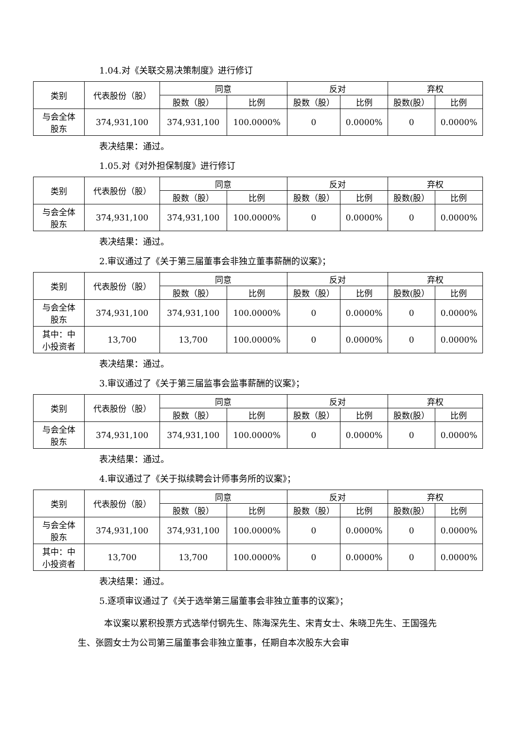1.04.对《关联交易决策制度》进行修订
| 类别 | 代表股份（股） | 同意 | | 反对 | | 弃权 | |
| --- | --- | --- | --- | --- | --- | --- | --- |
| | | 股数（股） | 比例 | 股数（股） | 比例 | 股数(股） | 比例 |
| 与会全体 股东 | 374,931,100 | 374,931,100 | 100.0000% | 0 | 0.0000% | 0 | 0.0000% |
表决结果：通过。
1.05.对《对外担保制度》进行修订
| 类别 | 代表股份（股） | 同意 | | 反对 | | 弃权 | |
| --- | --- | --- | --- | --- | --- | --- | --- |
| | | 股数（股） | 比例 | 股数（股） | 比例 | 股数(股） | 比例 |
| 与会全体 股东 | 374,931,100 | 374,931,100 | 100.0000% | 0 | 0.0000% | 0 | 0.0000% |
表决结果：通过。
2.审议通过了《关于第三届董事会非独立董事薪酬的议案》；
| 类别 | 代表股份（股） | 同意 | | 反对 | | 弃权 | |
| --- | --- | --- | --- | --- | --- | --- | --- |
| | | 股数（股） | 比例 | 股数（股） | 比例 | 股数(股） | 比例 |
| 与会全体 股东 | 374,931,100 | 374,931,100 | 100.0000% | 0 | 0.0000% | 0 | 0.0000% |
| 其中：中 小投资者 | 13,700 | 13,700 | 100.0000% | 0 | 0.0000% | 0 | 0.0000% |
表决结果：通过。
3.审议通过了《关于第三届监事会监事薪酬的议案》；
| 类别 | 代表股份（股） | 同意 | | 反对 | | 弃权 | |
| --- | --- | --- | --- | --- | --- | --- | --- |
| | | 股数（股） | 比例 | 股数（股） | 比例 | 股数(股） | 比例 |
| 与会全体 股东 | 374,931,100 | 374,931,100 | 100.0000% | 0 | 0.0000% | 0 | 0.0000% |
表决结果：通过。
4.审议通过了《关于拟续聘会计师事务所的议案》；
| 类别 | 代表股份（股） | 同意 | | 反对 | | 弃权 | |
| --- | --- | --- | --- | --- | --- | --- | --- |
| | | 股数（股） | 比例 | 股数（股） | 比例 | 股数(股） | 比例 |
| 与会全体 股东 | 374,931,100 | 374,931,100 | 100.0000% | 0 | 0.0000% | 0 | 0.0000% |
| 其中：中 小投资者 | 13,700 | 13,700 | 100.0000% | 0 | 0.0000% | 0 | 0.0000% |
表决结果：通过。
5.逐项审议通过了《关于选举第三届董事会非独立董事的议案》；
   本议案以累积投票方式选举付钢先生、陈海深先生、宋青女士、朱晓卫先生、王国强先生、张圆女士为公司第三届董事会非独立董事，任期自本次股东大会审